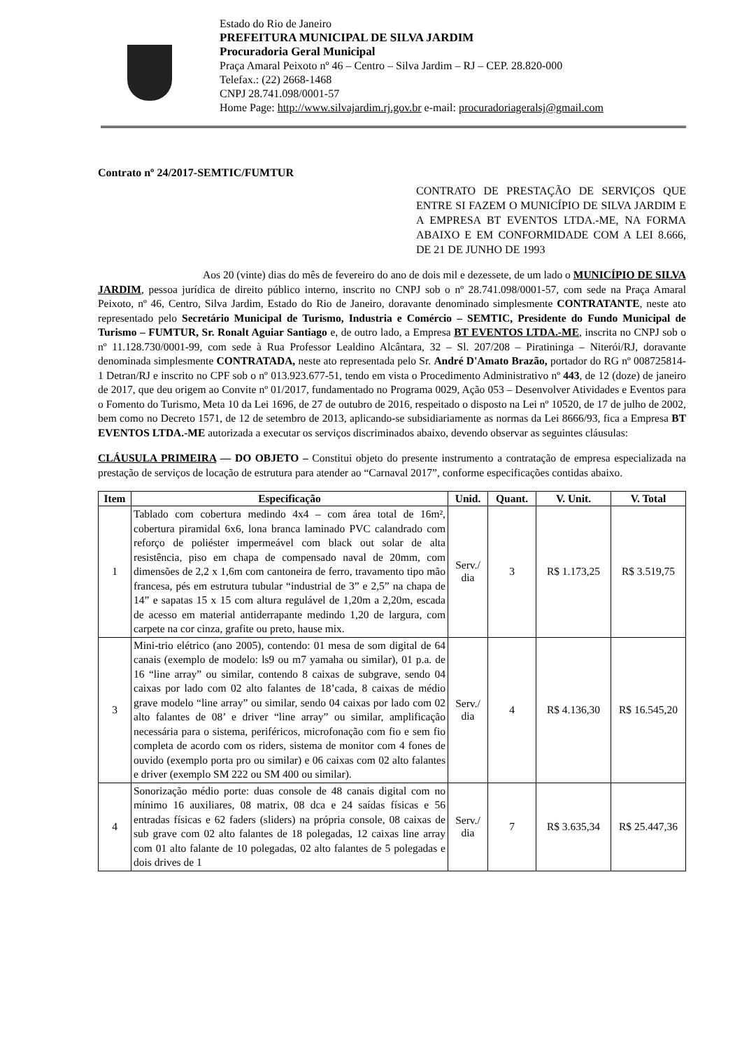Estado do Rio de Janeiro
PREFEITURA MUNICIPAL DE SILVA JARDIM
Procuradoria Geral Municipal
Praça Amaral Peixoto nº 46 – Centro – Silva Jardim – RJ – CEP. 28.820-000
Telefax.: (22) 2668-1468
CNPJ 28.741.098/0001-57
Home Page: http://www.silvajardim.rj.gov.br e-mail: procuradoriageralsj@gmail.com
Contrato nº 24/2017-SEMTIC/FUMTUR
CONTRATO DE PRESTAÇÃO DE SERVIÇOS QUE ENTRE SI FAZEM O MUNICÍPIO DE SILVA JARDIM E A EMPRESA BT EVENTOS LTDA.-ME, NA FORMA ABAIXO E EM CONFORMIDADE COM A LEI 8.666, DE 21 DE JUNHO DE 1993
Aos 20 (vinte) dias do mês de fevereiro do ano de dois mil e dezessete, de um lado o MUNICÍPIO DE SILVA JARDIM, pessoa jurídica de direito público interno, inscrito no CNPJ sob o nº 28.741.098/0001-57, com sede na Praça Amaral Peixoto, nº 46, Centro, Silva Jardim, Estado do Rio de Janeiro, doravante denominado simplesmente CONTRATANTE, neste ato representado pelo Secretário Municipal de Turismo, Industria e Comércio – SEMTIC, Presidente do Fundo Municipal de Turismo – FUMTUR, Sr. Ronalt Aguiar Santiago e, de outro lado, a Empresa BT EVENTOS LTDA.-ME, inscrita no CNPJ sob o nº 11.128.730/0001-99, com sede à Rua Professor Lealdino Alcântara, 32 – Sl. 207/208 – Piratininga – Niterói/RJ, doravante denominada simplesmente CONTRATADA, neste ato representada pelo Sr. André D'Amato Brazão, portador do RG nº 008725814-1 Detran/RJ e inscrito no CPF sob o nº 013.923.677-51, tendo em vista o Procedimento Administrativo nº 443, de 12 (doze) de janeiro de 2017, que deu origem ao Convite nº 01/2017, fundamentado no Programa 0029, Ação 053 – Desenvolver Atividades e Eventos para o Fomento do Turismo, Meta 10 da Lei 1696, de 27 de outubro de 2016, respeitado o disposto na Lei nº 10520, de 17 de julho de 2002, bem como no Decreto 1571, de 12 de setembro de 2013, aplicando-se subsidiariamente as normas da Lei 8666/93, fica a Empresa BT EVENTOS LTDA.-ME autorizada a executar os serviços discriminados abaixo, devendo observar as seguintes cláusulas:
CLÁUSULA PRIMEIRA — DO OBJETO – Constitui objeto do presente instrumento a contratação de empresa especializada na prestação de serviços de locação de estrutura para atender ao “Carnaval 2017”, conforme especificações contidas abaixo.
| Item | Especificação | Unid. | Quant. | V. Unit. | V. Total |
| --- | --- | --- | --- | --- | --- |
| 1 | Tablado com cobertura medindo 4x4 – com área total de 16m², cobertura piramidal 6x6, lona branca laminado PVC calandrado com reforço de poliéster impermeável com black out solar de alta resistência, piso em chapa de compensado naval de 20mm, com dimensões de 2,2 x 1,6m com cantoneira de ferro, travamento tipo mão francesa, pés em estrutura tubular “industrial de 3” e 2,5” na chapa de 14” e sapatas 15 x 15 com altura regulável de 1,20m a 2,20m, escada de acesso em material antiderrapante medindo 1,20 de largura, com carpete na cor cinza, grafite ou preto, hause mix. | Serv./ dia | 3 | R$ 1.173,25 | R$ 3.519,75 |
| 3 | Mini-trio elétrico (ano 2005), contendo: 01 mesa de som digital de 64 canais (exemplo de modelo: ls9 ou m7 yamaha ou similar), 01 p.a. de 16 “line array” ou similar, contendo 8 caixas de subgrave, sendo 04 caixas por lado com 02 alto falantes de 18’cada, 8 caixas de médio grave modelo “line array” ou similar, sendo 04 caixas por lado com 02 alto falantes de 08’ e driver “line array” ou similar, amplificação necessária para o sistema, periféricos, microfonação com fio e sem fio completa de acordo com os riders, sistema de monitor com 4 fones de ouvido (exemplo porta pro ou similar) e 06 caixas com 02 alto falantes e driver (exemplo SM 222 ou SM 400 ou similar). | Serv./ dia | 4 | R$ 4.136,30 | R$ 16.545,20 |
| 4 | Sonorização médio porte: duas console de 48 canais digital com no mínimo 16 auxiliares, 08 matrix, 08 dca e 24 saídas físicas e 56 entradas físicas e 62 faders (sliders) na própria console, 08 caixas de sub grave com 02 alto falantes de 18 polegadas, 12 caixas line array com 01 alto falante de 10 polegadas, 02 alto falantes de 5 polegadas e dois drives de 1 | Serv./ dia | 7 | R$ 3.635,34 | R$ 25.447,36 |